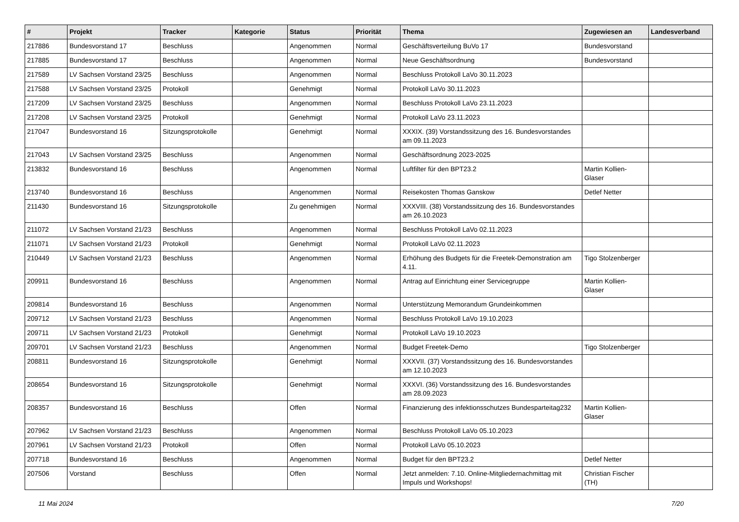| # | Projekt | Tracker | Kategorie | Status | Priorität | Thema | Zugewiesen an | Landesverband |
| --- | --- | --- | --- | --- | --- | --- | --- | --- |
| 217886 | Bundesvorstand 17 | Beschluss | | Angenommen | Normal | Geschäftsverteilung BuVo 17 | Bundesvorstand | |
| 217885 | Bundesvorstand 17 | Beschluss | | Angenommen | Normal | Neue Geschäftsordnung | Bundesvorstand | |
| 217589 | LV Sachsen Vorstand 23/25 | Beschluss | | Angenommen | Normal | Beschluss Protokoll LaVo 30.11.2023 | | |
| 217588 | LV Sachsen Vorstand 23/25 | Protokoll | | Genehmigt | Normal | Protokoll LaVo 30.11.2023 | | |
| 217209 | LV Sachsen Vorstand 23/25 | Beschluss | | Angenommen | Normal | Beschluss Protokoll LaVo 23.11.2023 | | |
| 217208 | LV Sachsen Vorstand 23/25 | Protokoll | | Genehmigt | Normal | Protokoll LaVo 23.11.2023 | | |
| 217047 | Bundesvorstand 16 | Sitzungsprotokolle | | Genehmigt | Normal | XXXIX. (39) Vorstandssitzung des 16. Bundesvorstandes am 09.11.2023 | | |
| 217043 | LV Sachsen Vorstand 23/25 | Beschluss | | Angenommen | Normal | Geschäftsordnung 2023-2025 | | |
| 213832 | Bundesvorstand 16 | Beschluss | | Angenommen | Normal | Luftfilter für den BPT23.2 | Martin Kollien-Glaser | |
| 213740 | Bundesvorstand 16 | Beschluss | | Angenommen | Normal | Reisekosten Thomas Ganskow | Detlef Netter | |
| 211430 | Bundesvorstand 16 | Sitzungsprotokolle | | Zu genehmigen | Normal | XXXVIII. (38) Vorstandssitzung des 16. Bundesvorstandes am 26.10.2023 | | |
| 211072 | LV Sachsen Vorstand 21/23 | Beschluss | | Angenommen | Normal | Beschluss Protokoll LaVo 02.11.2023 | | |
| 211071 | LV Sachsen Vorstand 21/23 | Protokoll | | Genehmigt | Normal | Protokoll LaVo 02.11.2023 | | |
| 210449 | LV Sachsen Vorstand 21/23 | Beschluss | | Angenommen | Normal | Erhöhung des Budgets für die Freetek-Demonstration am 4.11. | Tigo Stolzenberger | |
| 209911 | Bundesvorstand 16 | Beschluss | | Angenommen | Normal | Antrag auf Einrichtung einer Servicegruppe | Martin Kollien-Glaser | |
| 209814 | Bundesvorstand 16 | Beschluss | | Angenommen | Normal | Unterstützung Memorandum Grundeinkommen | | |
| 209712 | LV Sachsen Vorstand 21/23 | Beschluss | | Angenommen | Normal | Beschluss Protokoll LaVo 19.10.2023 | | |
| 209711 | LV Sachsen Vorstand 21/23 | Protokoll | | Genehmigt | Normal | Protokoll LaVo 19.10.2023 | | |
| 209701 | LV Sachsen Vorstand 21/23 | Beschluss | | Angenommen | Normal | Budget Freetek-Demo | Tigo Stolzenberger | |
| 208811 | Bundesvorstand 16 | Sitzungsprotokolle | | Genehmigt | Normal | XXXVII. (37) Vorstandssitzung des 16. Bundesvorstandes am 12.10.2023 | | |
| 208654 | Bundesvorstand 16 | Sitzungsprotokolle | | Genehmigt | Normal | XXXVI. (36) Vorstandssitzung des 16. Bundesvorstandes am 28.09.2023 | | |
| 208357 | Bundesvorstand 16 | Beschluss | | Offen | Normal | Finanzierung des infektionsschutzes Bundesparteitag232 | Martin Kollien-Glaser | |
| 207962 | LV Sachsen Vorstand 21/23 | Beschluss | | Angenommen | Normal | Beschluss Protokoll LaVo 05.10.2023 | | |
| 207961 | LV Sachsen Vorstand 21/23 | Protokoll | | Offen | Normal | Protokoll LaVo 05.10.2023 | | |
| 207718 | Bundesvorstand 16 | Beschluss | | Angenommen | Normal | Budget für den BPT23.2 | Detlef Netter | |
| 207506 | Vorstand | Beschluss | | Offen | Normal | Jetzt anmelden: 7.10. Online-Mitgliedernachmittag mit Impuls und Workshops! | Christian Fischer (TH) | |
11 Mai 2024 7/20